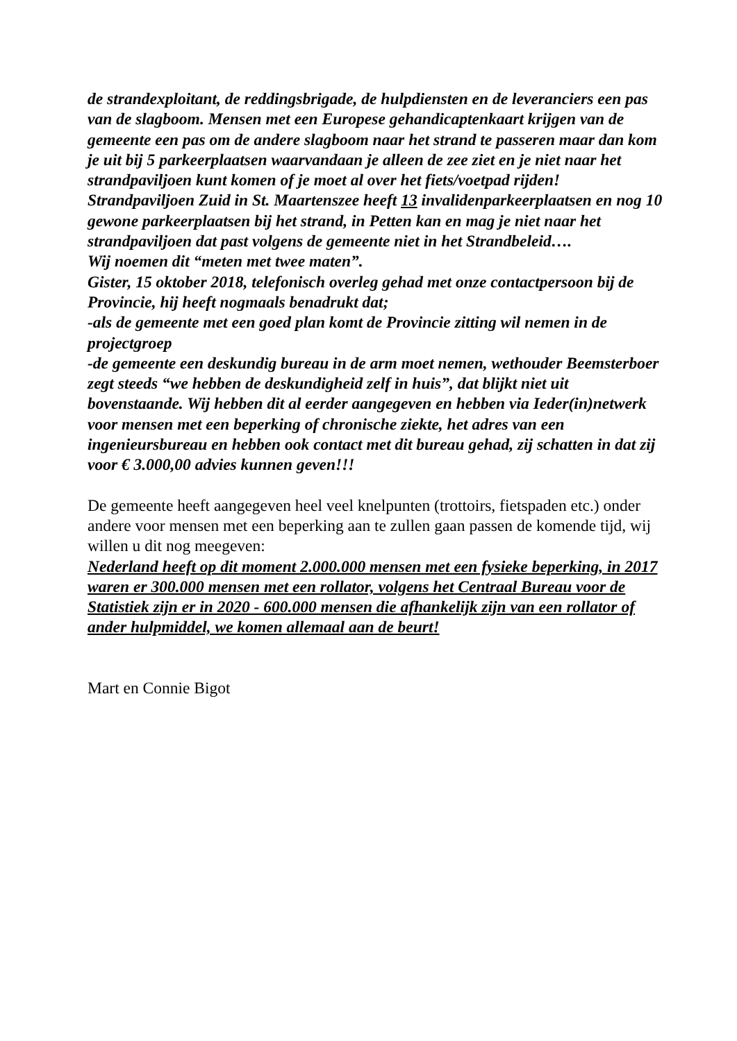de strandexploitant, de reddingsbrigade, de hulpdiensten en de leveranciers een pas van de slagboom. Mensen met een Europese gehandicaptenkaart krijgen van de gemeente een pas om de andere slagboom naar het strand te passeren maar dan kom je uit bij 5 parkeerplaatsen waarvandaan je alleen de zee ziet en je niet naar het strandpaviljoen kunt komen of je moet al over het fiets/voetpad rijden!
Strandpaviljoen Zuid in St. Maartenszee heeft 13 invalidenparkeerplaatsen en nog 10 gewone parkeerplaatsen bij het strand, in Petten kan en mag je niet naar het strandpaviljoen dat past volgens de gemeente niet in het Strandbeleid….
Wij noemen dit “meten met twee maten”.
Gister, 15 oktober 2018, telefonisch overleg gehad met onze contactpersoon bij de Provincie, hij heeft nogmaals benadrukt dat;
-als de gemeente met een goed plan komt de Provincie zitting wil nemen in de projectgroep
-de gemeente een deskundig bureau in de arm moet nemen, wethouder Beemsterboer zegt steeds “we hebben de deskundigheid zelf in huis”, dat blijkt niet uit bovenstaande. Wij hebben dit al eerder aangegeven en hebben via Ieder(in)netwerk voor mensen met een beperking of chronische ziekte, het adres van een ingenieursbureau en hebben ook contact met dit bureau gehad, zij schatten in dat zij voor € 3.000,00 advies kunnen geven!!!
De gemeente heeft aangegeven heel veel knelpunten (trottoirs, fietspaden etc.) onder andere voor mensen met een beperking aan te zullen gaan passen de komende tijd, wij willen u dit nog meegeven:
Nederland heeft op dit moment 2.000.000 mensen met een fysieke beperking, in 2017 waren er 300.000 mensen met een rollator, volgens het Centraal Bureau voor de Statistiek zijn er in 2020 - 600.000 mensen die afhankelijk zijn van een rollator of ander hulpmiddel, we komen allemaal aan de beurt!
Mart en Connie Bigot